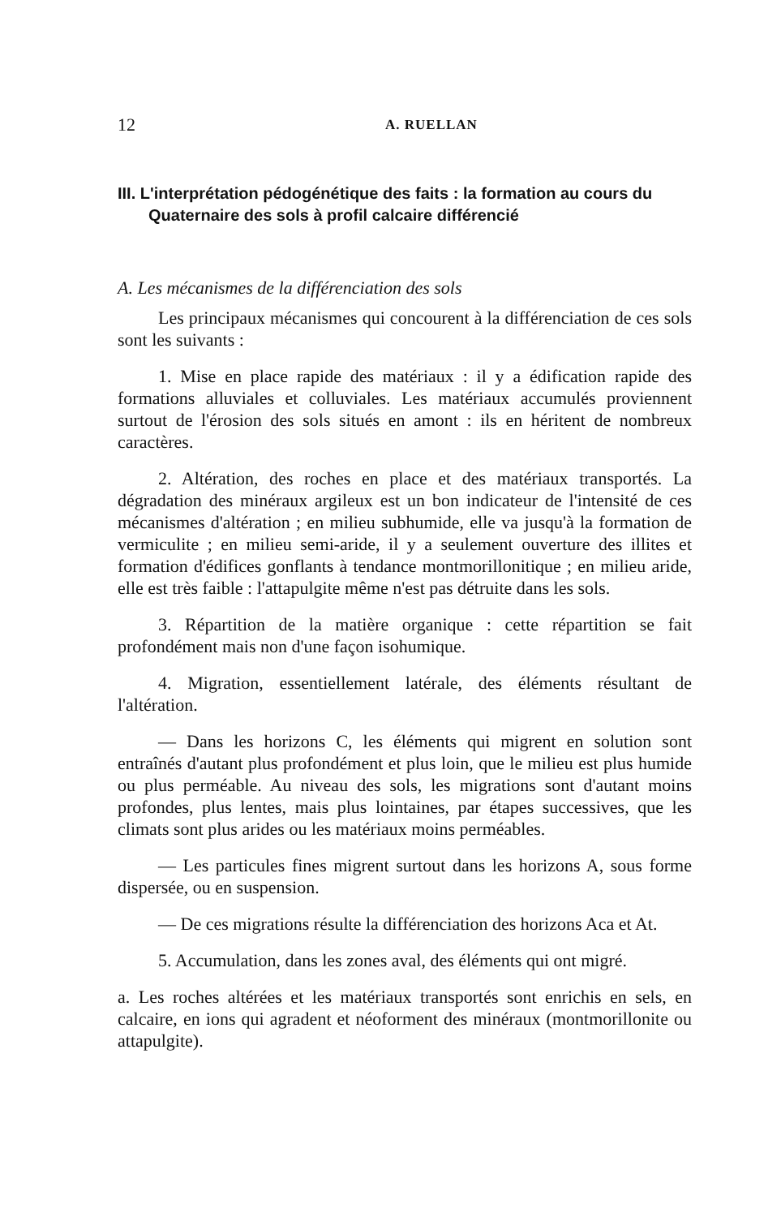12 A. RUELLAN
III. L'interprétation pédogénétique des faits : la formation au cours du Quaternaire des sols à profil calcaire différencié
A. Les mécanismes de la différenciation des sols
Les principaux mécanismes qui concourent à la différenciation de ces sols sont les suivants :
1. Mise en place rapide des matériaux : il y a édification rapide des formations alluviales et colluviales. Les matériaux accumulés proviennent surtout de l'érosion des sols situés en amont : ils en héritent de nombreux caractères.
2. Altération, des roches en place et des matériaux transportés. La dégradation des minéraux argileux est un bon indicateur de l'intensité de ces mécanismes d'altération ; en milieu subhumide, elle va jusqu'à la formation de vermiculite ; en milieu semi-aride, il y a seulement ouverture des illites et formation d'édifices gonflants à tendance montmorillonitique ; en milieu aride, elle est très faible : l'attapulgite même n'est pas détruite dans les sols.
3. Répartition de la matière organique : cette répartition se fait profondément mais non d'une façon isohumique.
4. Migration, essentiellement latérale, des éléments résultant de l'altération.
— Dans les horizons C, les éléments qui migrent en solution sont entraînés d'autant plus profondément et plus loin, que le milieu est plus humide ou plus perméable. Au niveau des sols, les migrations sont d'autant moins profondes, plus lentes, mais plus lointaines, par étapes successives, que les climats sont plus arides ou les matériaux moins perméables.
— Les particules fines migrent surtout dans les horizons A, sous forme dispersée, ou en suspension.
— De ces migrations résulte la différenciation des horizons Aca et At.
5. Accumulation, dans les zones aval, des éléments qui ont migré.
a. Les roches altérées et les matériaux transportés sont enrichis en sels, en calcaire, en ions qui agradent et néoforment des minéraux (montmorillonite ou attapulgite).